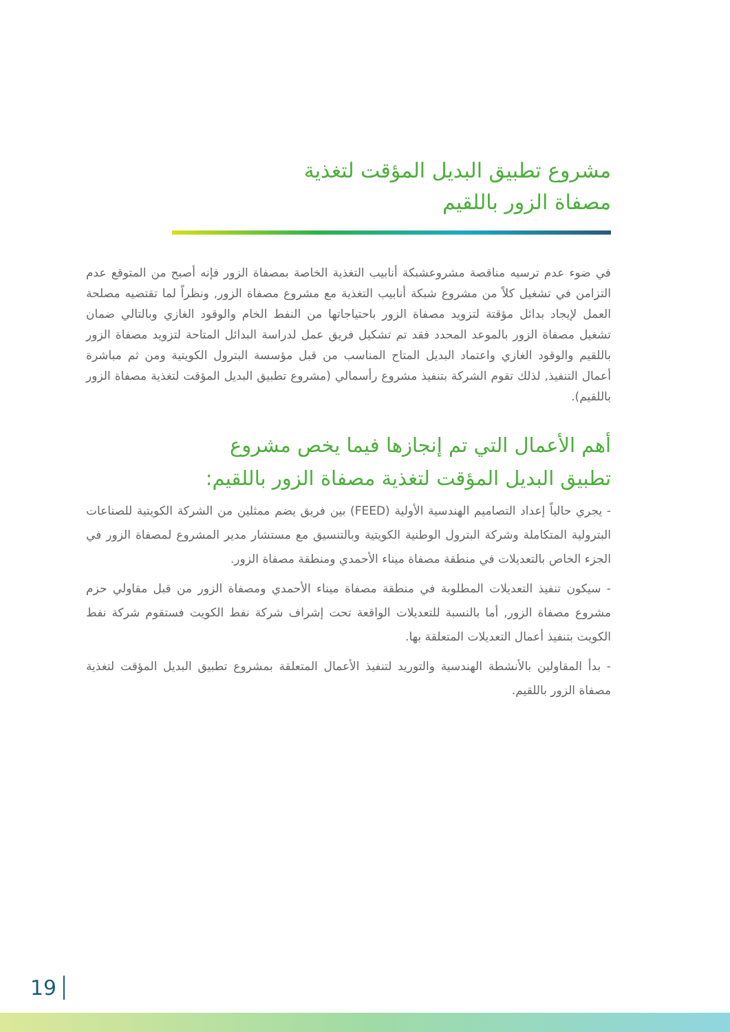مشروع تطبيق البديل المؤقت لتغذية
مصفاة الزور باللقيم
في ضوء عدم ترسيه مناقصة مشروعشبكة أنابيب التغذية الخاصة بمصفاة الزور فإنه أصبح من المتوقع عدم التزامن في تشغيل كلاً من مشروع شبكة أنابيب التغذية مع مشروع مصفاة الزور, ونظراً لما تقتضيه مصلحة العمل لإيجاد بدائل مؤقتة لتزويد مصفاة الزور باحتياجاتها من النفط الخام والوقود الغازي وبالتالي ضمان تشغيل مصفاة الزور بالموعد المحدد فقد تم تشكيل فريق عمل لدراسة البدائل المتاحة لتزويد مصفاة الزور باللقيم والوقود الغازي واعتماد البديل المتاح المناسب من قبل مؤسسة البترول الكويتية ومن ثم مباشرة أعمال التنفيذ, لذلك تقوم الشركة بتنفيذ مشروع رأسمالي (مشروع تطبيق البديل المؤقت لتغذية مصفاة الزور باللقيم).
أهم الأعمال التي تم إنجازها فيما يخص مشروع
تطبيق البديل المؤقت لتغذية مصفاة الزور باللقيم:
- يجري حالياً إعداد التصاميم الهندسية الأولية (FEED) بين فريق يضم ممثلين من الشركة الكويتية للصناعات البترولية المتكاملة وشركة البترول الوطنية الكويتية وبالتنسيق مع مستشار مدير المشروع لمصفاة الزور في الجزء الخاص بالتعديلات في منطقة مصفاة ميناء الأحمدي ومنطقة مصفاة الزور.
- سيكون تنفيذ التعديلات المطلوبة في منطقة مصفاة ميناء الأحمدي ومصفاة الزور من قبل مقاولي حزم مشروع مصفاة الزور, أما بالنسبة للتعديلات الواقعة تحت إشراف شركة نفط الكويت فستقوم شركة نفط الكويت بتنفيذ أعمال التعديلات المتعلقة بها.
- بدأ المقاولين بالأنشطة الهندسية والتوريد لتنفيذ الأعمال المتعلقة بمشروع تطبيق البديل المؤقت لتغذية مصفاة الزور باللقيم.
19